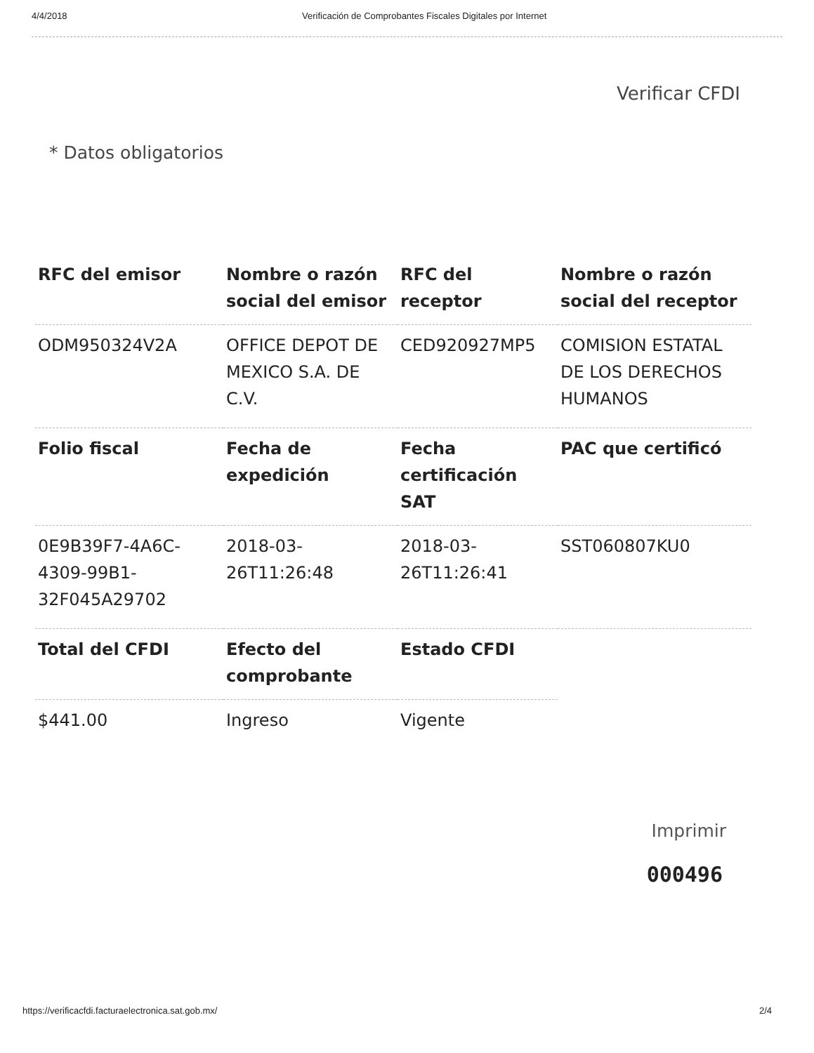4/4/2018 Verificación de Comprobantes Fiscales Digitales por Internet
Verificar CFDI
* Datos obligatorios
| RFC del emisor | Nombre o razón social del emisor | RFC del receptor | Nombre o razón social del receptor |
| --- | --- | --- | --- |
| ODM950324V2A | OFFICE DEPOT DE MEXICO S.A. DE C.V. | CED920927MP5 | COMISION ESTATAL DE LOS DERECHOS HUMANOS |
| Folio fiscal | Fecha de expedición | Fecha certificación SAT | PAC que certificó |
| 0E9B39F7-4A6C-4309-99B1-32F045A29702 | 2018-03-26T11:26:48 | 2018-03-26T11:26:41 | SST060807KU0 |
| Total del CFDI | Efecto del comprobante | Estado CFDI | |
| $441.00 | Ingreso | Vigente | |
Imprimir
000496
https://verificacfdi.facturaelectronica.sat.gob.mx/ 2/4